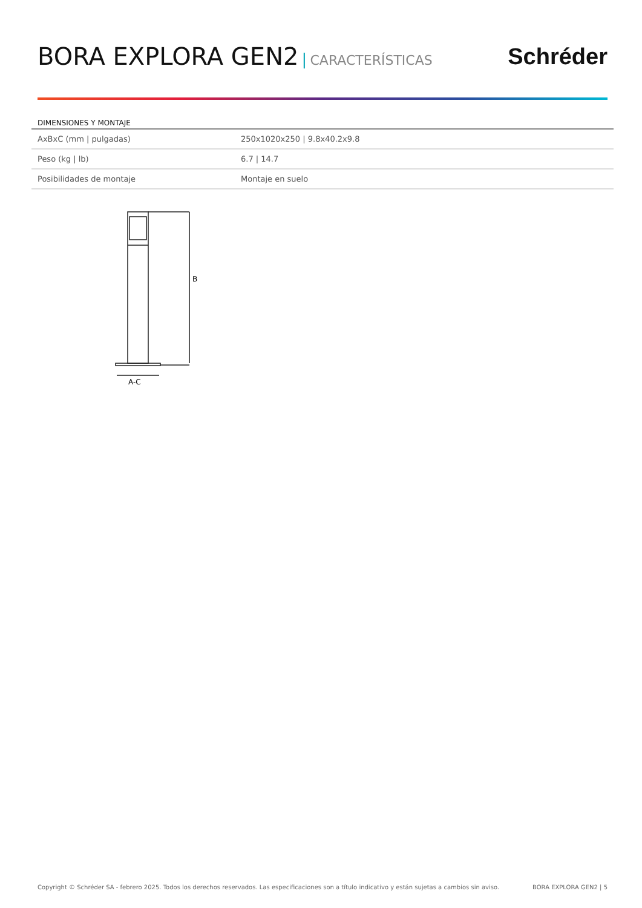BORA EXPLORA GEN2 | CARACTERÍSTICAS
Schréder
DIMENSIONES Y MONTAJE
| AxBxC (mm / pulgadas) | 250x1020x250 / 9.8x40.2x9.8 |
| Peso (kg / lb) | 6.7 / 14.7 |
| Posibilidades de montaje | Montaje en suelo |
B
A-C
Copyright © Schréder SA - febrero 2025. Todos los derechos reservados. Las especificaciones son a título indicativo y están sujetas a cambios sin aviso. BORA EXPLORA GEN2 | 5